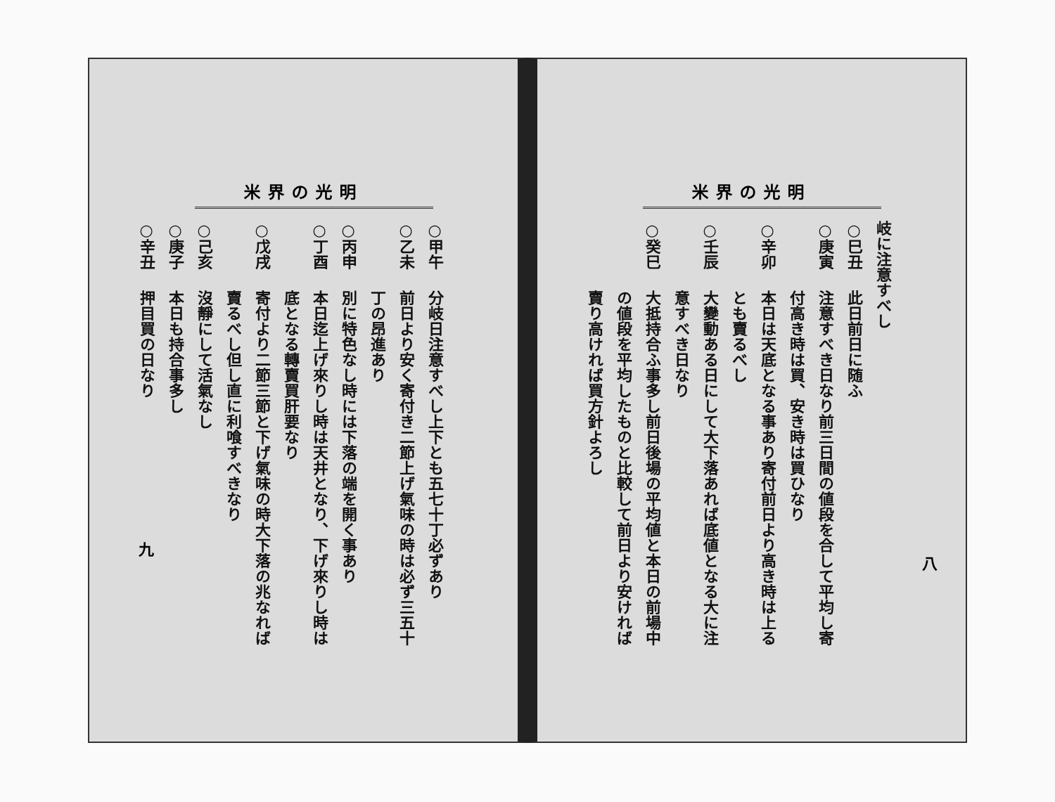米界の光明
岐に注意すべし
○巳丑 此日前日に随ふ
○庚寅 注意すべき日なり前三日間の値段を合して平均し寄
付高き時は買、安き時は買ひなり
○辛卯 本日は天底となる事あり寄付前日より高き時は上る
とも賣るべし
○壬辰 大變動ある日にして大下落あれば底値となる大に注
意すべき日なり
○癸巳 大抵持合ふ事多し前日後場の平均値と本日の前場中
の値段を平均したものと比較して前日より安ければ
賣り高ければ買方針よろし
八
米界の光明
○甲午 分岐日注意すべし上下とも五七十丁必ずあり
○乙未 前日より安く寄付き二節上げ氣味の時は必ず三五十
丁の昂進あり
○丙申 別に特色なし時には下落の端を開く事あり
○丁酉 本日迄上げ來りし時は天井となり、下げ來りし時は
底となる轉賣買肝要なり
○戊戌 寄付より二節三節と下げ氣味の時大下落の兆なれば
賣るべし但し直に利喰すべきなり
○己亥 沒靜にして活氣なし
○庚子 本日も持合事多し
○辛丑 押目買の日なり
九